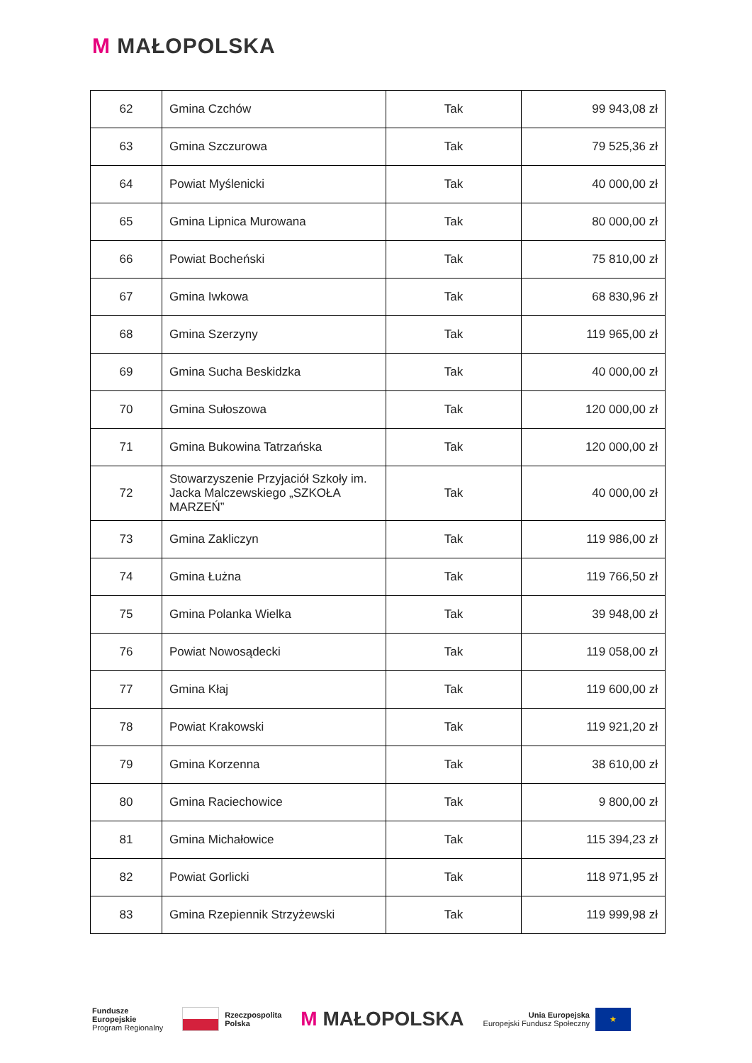M MAŁOPOLSKA
| 62 | Gmina Czchów | Tak | 99 943,08 zł |
| 63 | Gmina Szczurowa | Tak | 79 525,36 zł |
| 64 | Powiat Myślenicki | Tak | 40 000,00 zł |
| 65 | Gmina Lipnica Murowana | Tak | 80 000,00 zł |
| 66 | Powiat Bocheński | Tak | 75 810,00 zł |
| 67 | Gmina Iwkowa | Tak | 68 830,96 zł |
| 68 | Gmina Szerzyny | Tak | 119 965,00 zł |
| 69 | Gmina Sucha Beskidzka | Tak | 40 000,00 zł |
| 70 | Gmina Sułoszowa | Tak | 120 000,00 zł |
| 71 | Gmina Bukowina Tatrzańska | Tak | 120 000,00 zł |
| 72 | Stowarzyszenie Przyjaciół Szkoły im. Jacka Malczewskiego „SZKOŁA MARZEŃ” | Tak | 40 000,00 zł |
| 73 | Gmina Zakliczyn | Tak | 119 986,00 zł |
| 74 | Gmina Łużna | Tak | 119 766,50 zł |
| 75 | Gmina Polanka Wielka | Tak | 39 948,00 zł |
| 76 | Powiat Nowosądecki | Tak | 119 058,00 zł |
| 77 | Gmina Kłaj | Tak | 119 600,00 zł |
| 78 | Powiat Krakowski | Tak | 119 921,20 zł |
| 79 | Gmina Korzenna | Tak | 38 610,00 zł |
| 80 | Gmina Raciechowice | Tak | 9 800,00 zł |
| 81 | Gmina Michałowice | Tak | 115 394,23 zł |
| 82 | Powiat Gorlicki | Tak | 118 971,95 zł |
| 83 | Gmina Rzepiennik Strzyżewski | Tak | 119 999,98 zł |
Fundusze
Europejskie
Program Regionalny
Rzeczpospolita
Polska
M MAŁOPOLSKA
Unia Europejska
Europejski Fundusz Społeczny
★